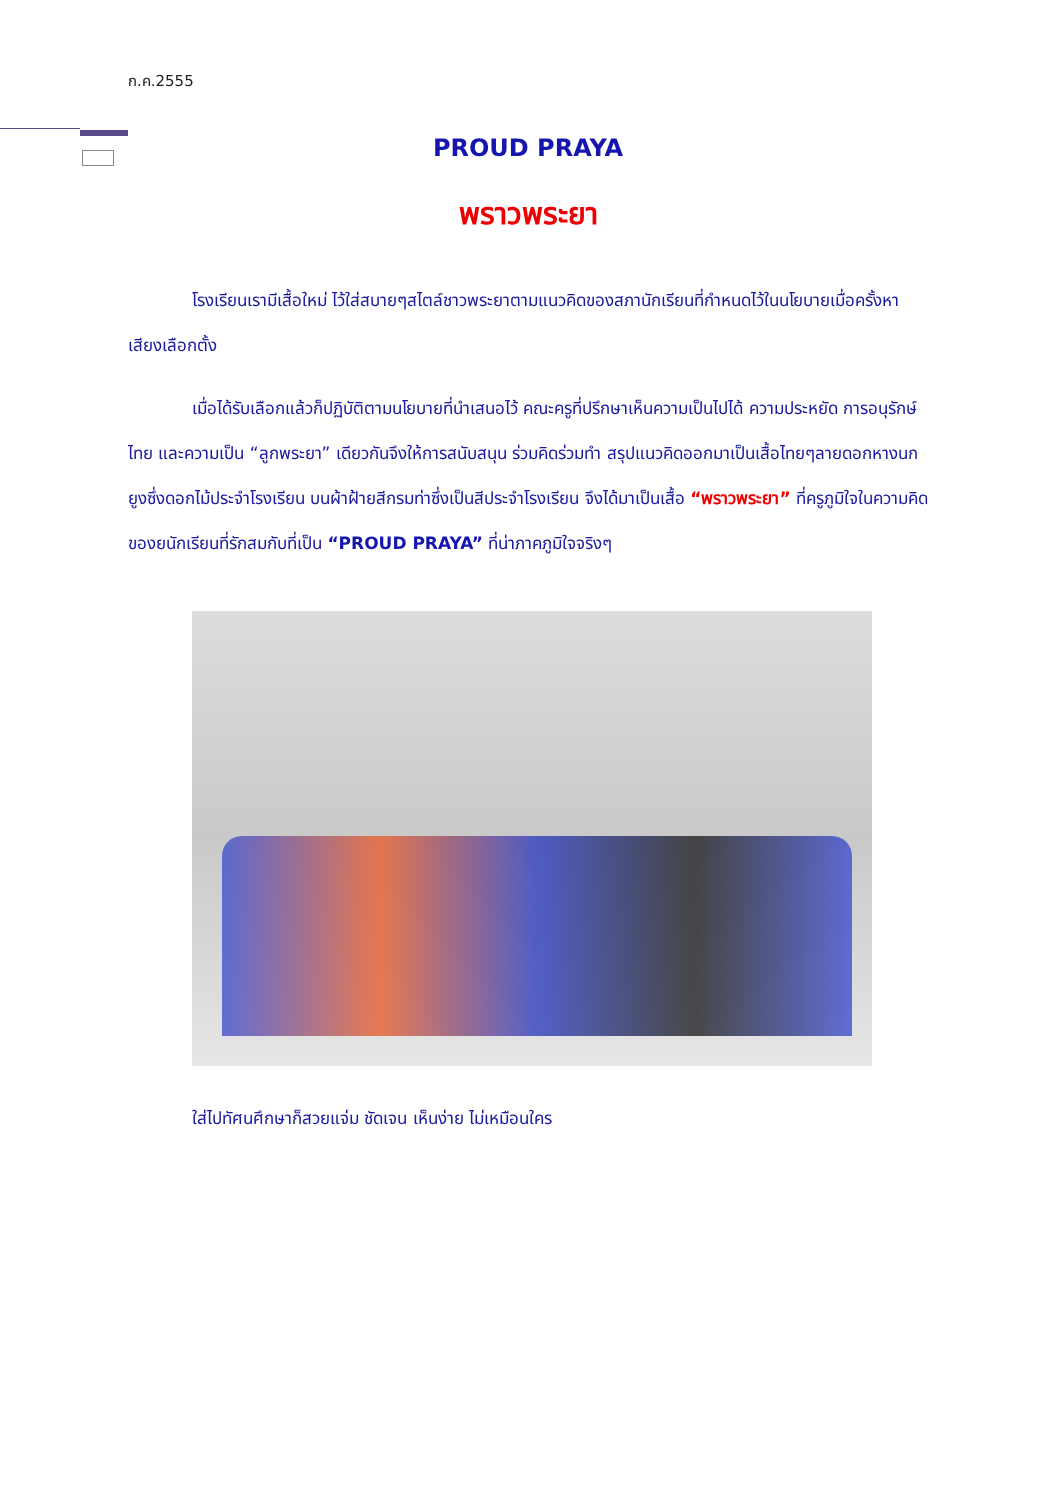ก.ค.2555
PROUD PRAYA
พราวพระยา
โรงเรียนเรามีเสื้อใหม่ ไว้ใส่สบายๆสไตล์ชาวพระยาตามแนวคิดของสภานักเรียนที่กำหนดไว้ในนโยบายเมื่อครั้งหาเสียงเลือกตั้ง
เมื่อได้รับเลือกแล้วก็ปฏิบัติตามนโยบายที่นำเสนอไว้ คณะครูที่ปรึกษาเห็นความเป็นไปได้ ความประหยัด การอนุรักษ์ไทย และความเป็น “ลูกพระยา” เดียวกันจึงให้การสนับสนุน ร่วมคิดร่วมทำ สรุปแนวคิดออกมาเป็นเสื้อไทยๆลายดอกหางนกยูงซึ่งดอกไม้ประจำโรงเรียน บนผ้าฝ้ายสีกรมท่าซึ่งเป็นสีประจำโรงเรียน จึงได้มาเป็นเสื้อ “พราวพระยา” ที่ครูภูมิใจในความคิดของยนักเรียนที่รักสมกับที่เป็น “PROUD PRAYA” ที่น่าภาคภูมิใจจริงๆ
ใส่ไปทัศนศึกษาก็สวยแจ่ม ชัดเจน เห็นง่าย ไม่เหมือนใคร